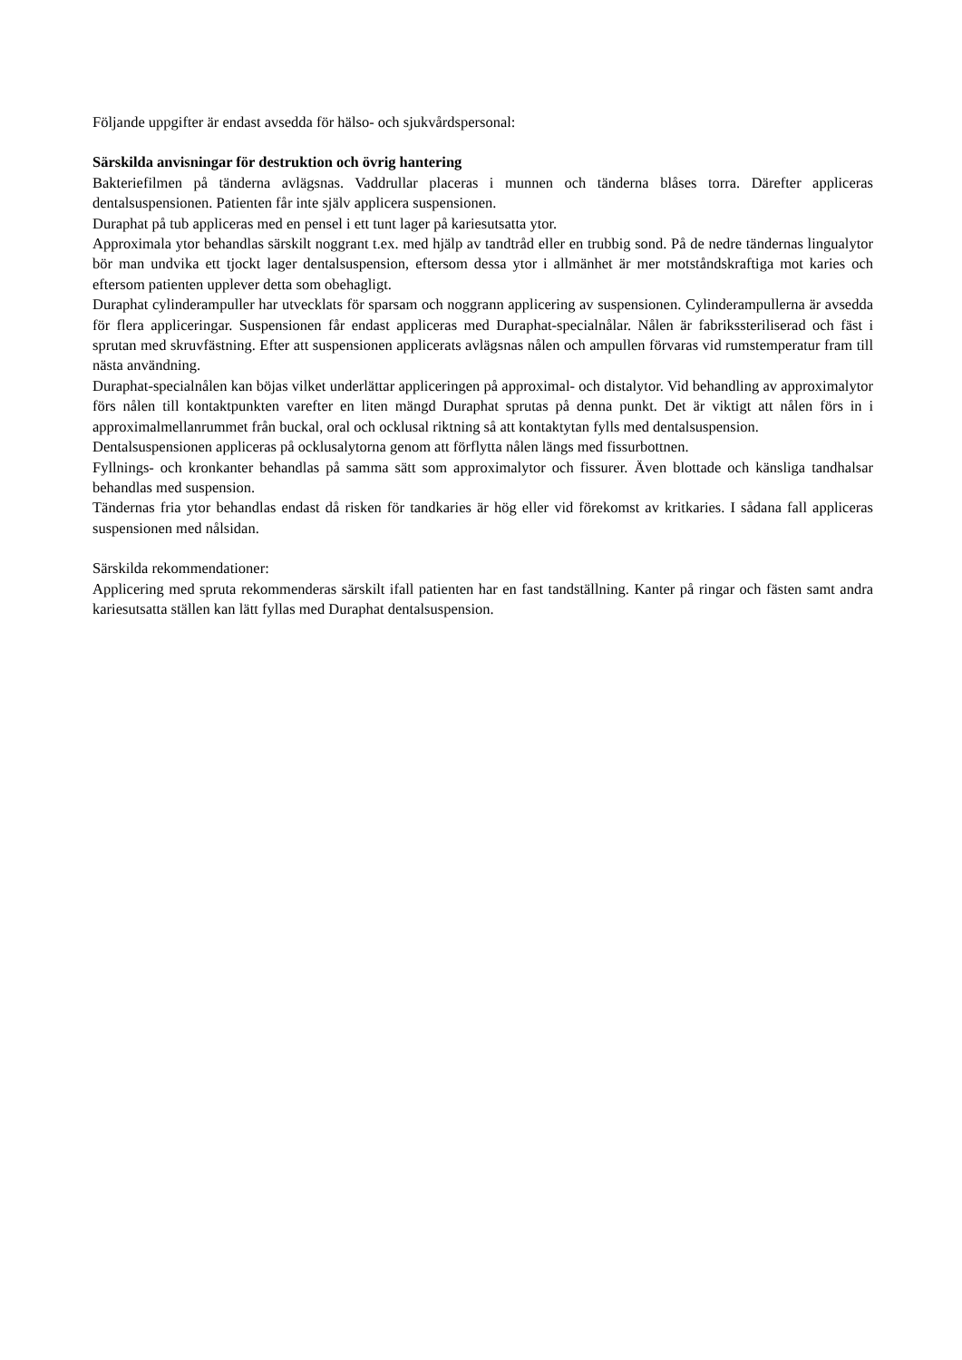Följande uppgifter är endast avsedda för hälso- och sjukvårdspersonal:
Särskilda anvisningar för destruktion och övrig hantering
Bakteriefilmen på tänderna avlägsnas. Vaddrullar placeras i munnen och tänderna blåses torra. Därefter appliceras dentalsuspensionen. Patienten får inte själv applicera suspensionen.
Duraphat på tub appliceras med en pensel i ett tunt lager på kariesutsatta ytor.
Approximala ytor behandlas särskilt noggrant t.ex. med hjälp av tandtråd eller en trubbig sond. På de nedre tändernas lingualytor bör man undvika ett tjockt lager dentalsuspension, eftersom dessa ytor i allmänhet är mer motståndskraftiga mot karies och eftersom patienten upplever detta som obehagligt.
Duraphat cylinderampuller har utvecklats för sparsam och noggrann applicering av suspensionen. Cylinderampullerna är avsedda för flera appliceringar. Suspensionen får endast appliceras med Duraphat-specialnålar. Nålen är fabrikssteriliserad och fäst i sprutan med skruvfästning. Efter att suspensionen applicerats avlägsnas nålen och ampullen förvaras vid rumstemperatur fram till nästa användning.
Duraphat-specialnålen kan böjas vilket underlättar appliceringen på approximal- och distalytor. Vid behandling av approximalytor förs nålen till kontaktpunkten varefter en liten mängd Duraphat sprutas på denna punkt. Det är viktigt att nålen förs in i approximalmellanrummet från buckal, oral och ocklusal riktning så att kontaktytan fylls med dentalsuspension.
Dentalsuspensionen appliceras på ocklusalytorna genom att förflytta nålen längs med fissurbottnen.
Fyllnings- och kronkanter behandlas på samma sätt som approximalytor och fissurer. Även blottade och känsliga tandhalsar behandlas med suspension.
Tändernas fria ytor behandlas endast då risken för tandkaries är hög eller vid förekomst av kritkaries. I sådana fall appliceras suspensionen med nålsidan.
Särskilda rekommendationer:
Applicering med spruta rekommenderas särskilt ifall patienten har en fast tandställning. Kanter på ringar och fästen samt andra kariesutsatta ställen kan lätt fyllas med Duraphat dentalsuspension.